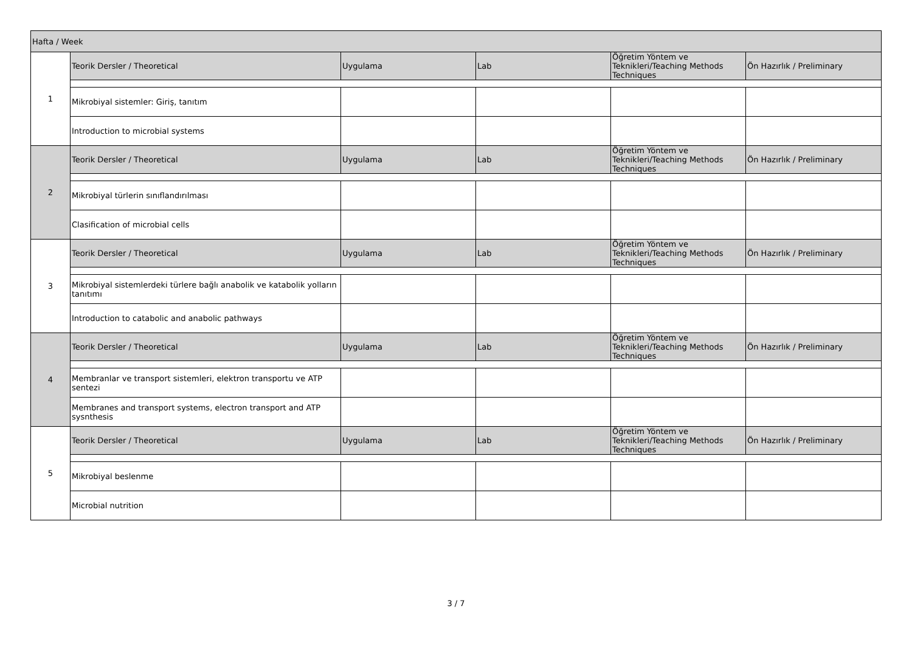| Hafta / Week | | | | | |
| 1 | Teorik Dersler / Theoretical | Uygulama | Lab | Öğretim Yöntem ve Teknikleri/Teaching Methods Techniques | Ön Hazırlık / Preliminary |
| | Mikrobiyal sistemler: Giriş, tanıtım | | | | |
| | Introduction to microbial systems | | | | |
| 2 | Teorik Dersler / Theoretical | Uygulama | Lab | Öğretim Yöntem ve Teknikleri/Teaching Methods Techniques | Ön Hazırlık / Preliminary |
| | Mikrobiyal türlerin sınıflandırılması | | | | |
| | Clasification of microbial cells | | | | |
| 3 | Teorik Dersler / Theoretical | Uygulama | Lab | Öğretim Yöntem ve Teknikleri/Teaching Methods Techniques | Ön Hazırlık / Preliminary |
| | Mikrobiyal sistemlerdeki türlere bağlı anabolik ve katabolik yolların tanıtımı | | | | |
| | Introduction to catabolic and anabolic pathways | | | | |
| 4 | Teorik Dersler / Theoretical | Uygulama | Lab | Öğretim Yöntem ve Teknikleri/Teaching Methods Techniques | Ön Hazırlık / Preliminary |
| | Membranlar ve transport sistemleri, elektron transportu ve ATP sentezi | | | | |
| | Membranes and transport systems, electron transport and ATP sysnthesis | | | | |
| 5 | Teorik Dersler / Theoretical | Uygulama | Lab | Öğretim Yöntem ve Teknikleri/Teaching Methods Techniques | Ön Hazırlık / Preliminary |
| | Mikrobiyal beslenme | | | | |
| | Microbial nutrition | | | | |
3 / 7